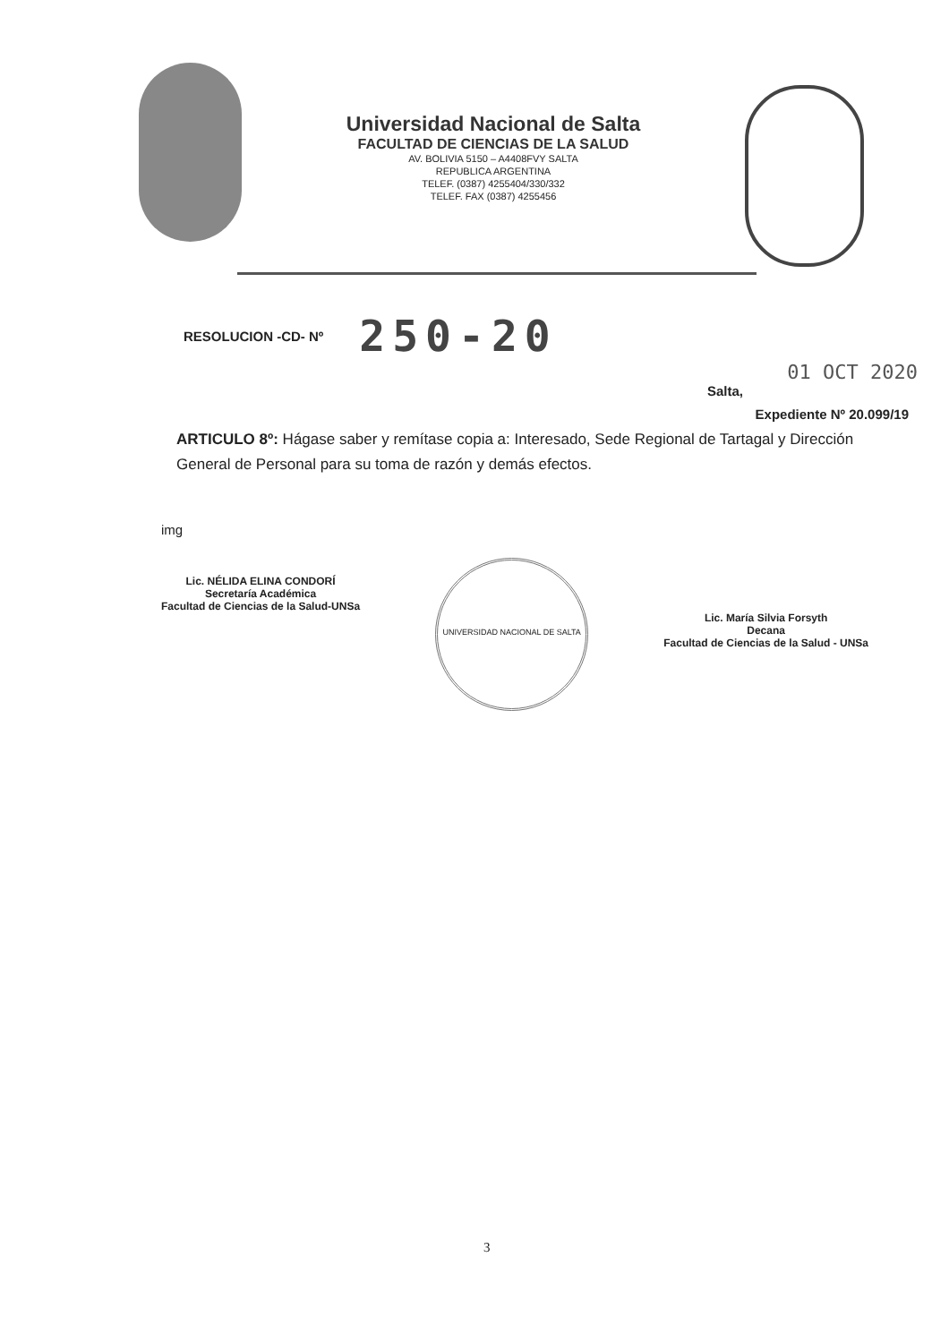Universidad Nacional de Salta
FACULTAD DE CIENCIAS DE LA SALUD
AV. BOLIVIA 5150 – A4408FVY SALTA
REPUBLICA ARGENTINA
TELEF. (0387) 4255404/330/332
TELEF. FAX (0387) 4255456
RESOLUCION -CD- Nº 250-20
01 OCT 2020
Salta,
Expediente Nº 20.099/19
ARTICULO 8º: Hágase saber y remítase copia a: Interesado, Sede Regional de Tartagal y Dirección General de Personal para su toma de razón y demás efectos.
img
Lic. NÉLIDA ELINA CONDORÍ
Secretaría Académica
Facultad de Ciencias de la Salud-UNSa
UNIVERSIDAD NACIONAL DE SALTA
Lic. María Silvia Forsyth
Decana
Facultad de Ciencias de la Salud - UNSa
3